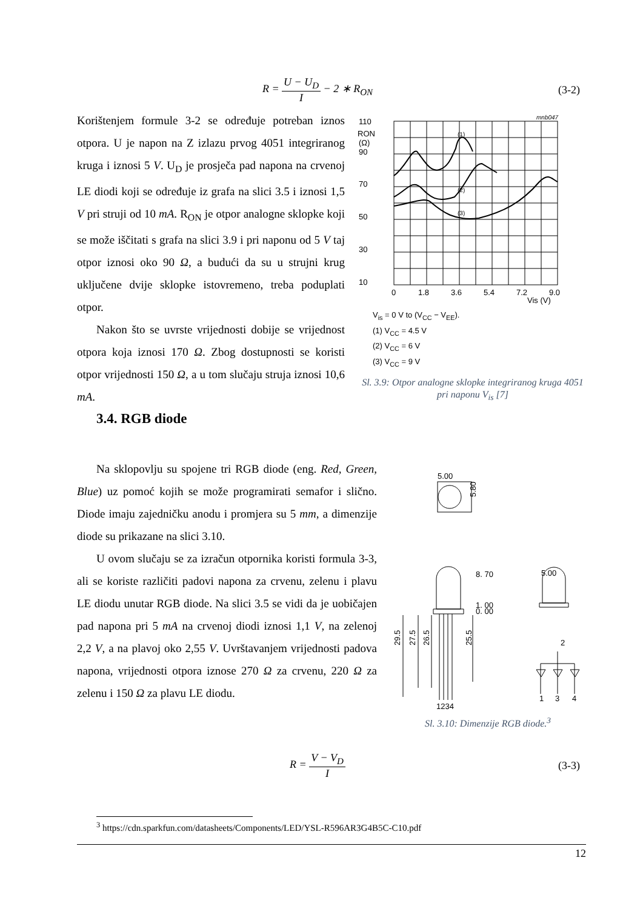R = U − U<sub>D</sub> I − 2 ∗ R<sub>ON</sub> (3-2)
Korištenjem formule 3-2 se određuje potreban iznos otpora. U je napon na Z izlazu prvog 4051 integriranog kruga i iznosi 5 V. U<sub>D</sub> je prosječa pad napona na crvenoj LE diodi koji se određuje iz grafa na slici 3.5 i iznosi 1,5 V pri struji od 10 mA. R<sub>ON</sub> je otpor analogne sklopke koji se može iščitati s grafa na slici 3.9 i pri naponu od 5 V taj otpor iznosi oko 90 Ω, a budući da su u strujni krug uključene dvije sklopke istovremeno, treba poduplati otpor.
Nakon što se uvrste vrijednosti dobije se vrijednost otpora koja iznosi 170 Ω. Zbog dostupnosti se koristi otpor vrijednosti 150 Ω, a u tom slučaju struja iznosi 10,6 mA.
110
RON
(Ω)
mnb047
(1)
(2)
(3)
90
70
50
30
10
0
1.8
3.6
5.4
7.2
9.0
Vis (V)
V<sub>is</sub> = 0 V to (V<sub>CC</sub> − V<sub>EE</sub>).
(1) V<sub>CC</sub> = 4.5 V
(2) V<sub>CC</sub> = 6 V
(3) V<sub>CC</sub> = 9 V
Sl. 3.9: Otpor analogne sklopke integriranog kruga 4051 pri naponu V<sub>is</sub> [7]
3.4. RGB diode
Na sklopovlju su spojene tri RGB diode (eng. Red, Green, Blue) uz pomoć kojih se može programirati semafor i slično. Diode imaju zajedničku anodu i promjera su 5 mm, a dimenzije diode su prikazane na slici 3.10.
U ovom slučaju se za izračun otpornika koristi formula 3-3, ali se koriste različiti padovi napona za crvenu, zelenu i plavu LE diodu unutar RGB diode. Na slici 3.5 se vidi da je uobičajen pad napona pri 5 mA na crvenoj diodi iznosi 1,1 V, na zelenoj 2,2 V, a na plavoj oko 2,55 V. Uvrštavanjem vrijednosti padova napona, vrijednosti otpora iznose 270 Ω za crvenu, 220 Ω za zelenu i 150 Ω za plavu LE diodu.
5.00
5.80
8. 70
1. 00
0. 00
5.00
29.5
27.5
26.5
25.5
1234
2
1
3
4
Sl. 3.10: Dimenzije RGB diode.<sup>3</sup>
R = V − V<sub>D</sub> I (3-3)
<sup>3</sup> https://cdn.sparkfun.com/datasheets/Components/LED/YSL-R596AR3G4B5C-C10.pdf
12